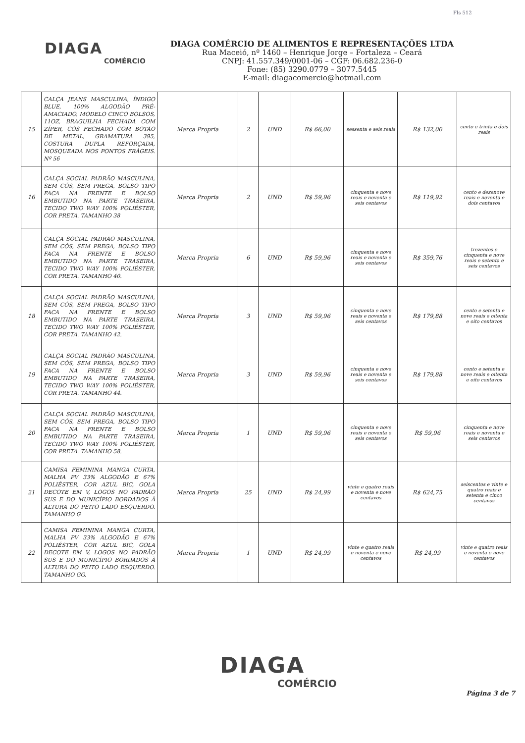Fls 512
DIAGA
COMÉRCIO
DIAGA COMÉRCIO DE ALIMENTOS E REPRESENTAÇÕES LTDA
Rua Maceió, nº 1460 – Henrique Jorge – Fortaleza – Ceará
CNPJ: 41.557.349/0001-06 – CGF: 06.682.236-0
Fone: (85) 3290.0779 – 3077.5445
E-mail: diagacomercio@hotmail.com
| 15 | CALÇA JEANS MASCULINA, ÍNDIGO BLUE, 100% ALGODÃO PRÉ-AMACIADO, MODELO CINCO BOLSOS, 11OZ, BRAGUILHA FECHADA COM ZÍPER, CÓS FECHADO COM BOTÃO DE METAL, GRAMATURA 395, COSTURA DUPLA REFORÇADA, MOSQUEADA NOS PONTOS FRÁGEIS. Nº 56 | Marca Propria | 2 | UND | R$ 66,00 | sessenta e seis reais | R$ 132,00 | cento e trinta e dois reais |
| 16 | CALÇA SOCIAL PADRÃO MASCULINA, SEM CÓS, SEM PREGA, BOLSO TIPO FACA NA FRENTE E BOLSO EMBUTIDO NA PARTE TRASEIRA, TECIDO TWO WAY 100% POLIÉSTER, COR PRETA. TAMANHO 38 | Marca Propria | 2 | UND | R$ 59,96 | cinquenta e nove reais e noventa e seis centavos | R$ 119,92 | cento e dezenove reais e noventa e dois centavos |
| | CALÇA SOCIAL PADRÃO MASCULINA, SEM CÓS, SEM PREGA, BOLSO TIPO FACA NA FRENTE E BOLSO EMBUTIDO NA PARTE TRASEIRA, TECIDO TWO WAY 100% POLIÉSTER, COR PRETA. TAMANHO 40. | Marca Propria | 6 | UND | R$ 59,96 | cinquenta e nove reais e noventa e seis centavos | R$ 359,76 | trezentos e cinquenta e nove reais e setenta e seis centavos |
| 18 | CALÇA SOCIAL PADRÃO MASCULINA, SEM CÓS, SEM PREGA, BOLSO TIPO FACA NA FRENTE E BOLSO EMBUTIDO NA PARTE TRASEIRA, TECIDO TWO WAY 100% POLIÉSTER, COR PRETA. TAMANHO 42. | Marca Propria | 3 | UND | R$ 59,96 | cinquenta e nove reais e noventa e seis centavos | R$ 179,88 | cento e setenta e nove reais e oitenta e oito centavos |
| 19 | CALÇA SOCIAL PADRÃO MASCULINA, SEM CÓS, SEM PREGA, BOLSO TIPO FACA NA FRENTE E BOLSO EMBUTIDO NA PARTE TRASEIRA, TECIDO TWO WAY 100% POLIÉSTER, COR PRETA. TAMANHO 44. | Marca Propria | 3 | UND | R$ 59,96 | cinquenta e nove reais e noventa e seis centavos | R$ 179,88 | cento e setenta e nove reais e oitenta e oito centavos |
| 20 | CALÇA SOCIAL PADRÃO MASCULINA, SEM CÓS, SEM PREGA, BOLSO TIPO FACA NA FRENTE E BOLSO EMBUTIDO NA PARTE TRASEIRA, TECIDO TWO WAY 100% POLIÉSTER, COR PRETA. TAMANHO 58. | Marca Propria | 1 | UND | R$ 59,96 | cinquenta e nove reais e noventa e seis centavos | R$ 59,96 | cinquenta e nove reais e noventa e seis centavos |
| 21 | CAMISA FEMININA MANGA CURTA, MALHA PV 33% ALGODÃO E 67% POLIÉSTER, COR AZUL BIC, GOLA DECOTE EM V, LOGOS NO PADRÃO SUS E DO MUNICÍPIO BORDADOS À ALTURA DO PEITO LADO ESQUERDO. TAMANHO G | Marca Propria | 25 | UND | R$ 24,99 | vinte e quatro reais e noventa e nove centavos | R$ 624,75 | seiscentos e vinte e quatro reais e setenta e cinco centavos |
| 22 | CAMISA FEMININA MANGA CURTA, MALHA PV 33% ALGODÃO E 67% POLIÉSTER, COR AZUL BIC, GOLA DECOTE EM V, LOGOS NO PADRÃO SUS E DO MUNICÍPIO BORDADOS À ALTURA DO PEITO LADO ESQUERDO. TAMANHO GG. | Marca Propria | 1 | UND | R$ 24,99 | vinte e quatro reais e noventa e nove centavos | R$ 24,99 | vinte e quatro reais e noventa e nove centavos |
DIAGA
COMÉRCIO
Página 3 de 7